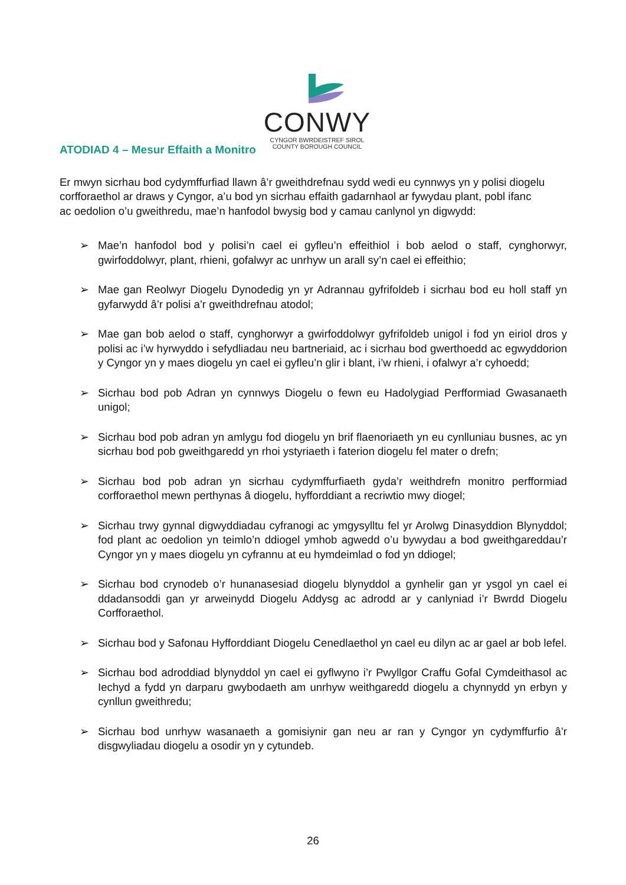CONWY
CYNGOR BWRDEISTREF SIROL
COUNTY BOROUGH COUNCIL
ATODIAD 4 – Mesur Effaith a Monitro
Er mwyn sicrhau bod cydymffurfiad llawn â’r gweithdrefnau sydd wedi eu cynnwys yn y polisi diogelu corfforaethol ar draws y Cyngor, a’u bod yn sicrhau effaith gadarnhaol ar fywydau plant, pobl ifanc ac oedolion o’u gweithredu, mae’n hanfodol bwysig bod y camau canlynol yn digwydd:
➢ Mae’n hanfodol bod y polisi’n cael ei gyfleu’n effeithiol i bob aelod o staff, cynghorwyr, gwirfoddolwyr, plant, rhieni, gofalwyr ac unrhyw un arall sy’n cael ei effeithio;
➢ Mae gan Reolwyr Diogelu Dynodedig yn yr Adrannau gyfrifoldeb i sicrhau bod eu holl staff yn gyfarwydd â’r polisi a’r gweithdrefnau atodol;
➢ Mae gan bob aelod o staff, cynghorwyr a gwirfoddolwyr gyfrifoldeb unigol i fod yn eiriol dros y polisi ac i’w hyrwyddo i sefydliadau neu bartneriaid, ac i sicrhau bod gwerthoedd ac egwyddorion y Cyngor yn y maes diogelu yn cael ei gyfleu’n glir i blant, i’w rhieni, i ofalwyr a’r cyhoedd;
➢ Sicrhau bod pob Adran yn cynnwys Diogelu o fewn eu Hadolygiad Perfformiad Gwasanaeth unigol;
➢ Sicrhau bod pob adran yn amlygu fod diogelu yn brif flaenoriaeth yn eu cynlluniau busnes, ac yn sicrhau bod pob gweithgaredd yn rhoi ystyriaeth i faterion diogelu fel mater o drefn;
➢ Sicrhau bod pob adran yn sicrhau cydymffurfiaeth gyda’r weithdrefn monitro perfformiad corfforaethol mewn perthynas â diogelu, hyfforddiant a recriwtio mwy diogel;
➢ Sicrhau trwy gynnal digwyddiadau cyfranogi ac ymgysylltu fel yr Arolwg Dinasyddion Blynyddol; fod plant ac oedolion yn teimlo’n ddiogel ymhob agwedd o’u bywydau a bod gweithgareddau’r Cyngor yn y maes diogelu yn cyfrannu at eu hymdeimlad o fod yn ddiogel;
➢ Sicrhau bod crynodeb o’r hunanasesiad diogelu blynyddol a gynhelir gan yr ysgol yn cael ei ddadansoddi gan yr arweinydd Diogelu Addysg ac adrodd ar y canlyniad i’r Bwrdd Diogelu Corfforaethol.
➢ Sicrhau bod y Safonau Hyfforddiant Diogelu Cenedlaethol yn cael eu dilyn ac ar gael ar bob lefel.
➢ Sicrhau bod adroddiad blynyddol yn cael ei gyflwyno i’r Pwyllgor Craffu Gofal Cymdeithasol ac Iechyd a fydd yn darparu gwybodaeth am unrhyw weithgaredd diogelu a chynnydd yn erbyn y cynllun gweithredu;
➢ Sicrhau bod unrhyw wasanaeth a gomisiynir gan neu ar ran y Cyngor yn cydymffurfio â’r disgwyliadau diogelu a osodir yn y cytundeb.
26